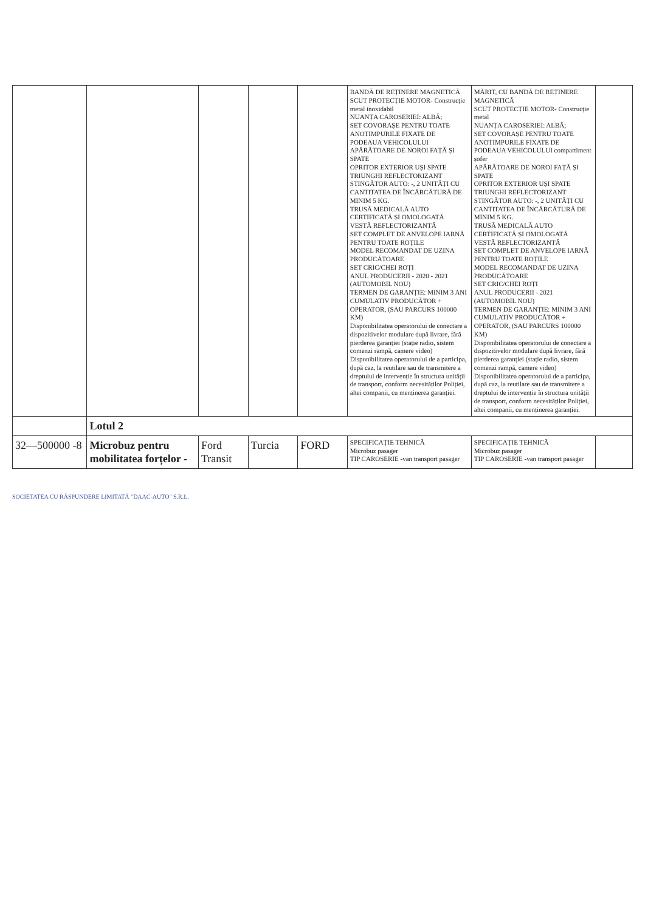| | | | | | BANDĂ DE REȚINERE MAGNETICĂ SCUT PROTECȚIE MOTOR- Construcție metal inoxidabil NUANȚA CAROSERIEI: ALBĂ; SET COVORAȘE PENTRU TOATE ANOTIMPURILE FIXATE DE PODEAUA VEHICOLULUI APĂRĂTOARE DE NOROI FAȚĂ ȘI SPATE OPRITOR EXTERIOR UȘI SPATE TRIUNGHI REFLECTORIZANT STINGĂTOR AUTO: -, 2 UNITĂȚI CU CANTITATEA DE ÎNCĂRCĂTURĂ DE MINIM 5 KG. TRUSĂ MEDICALĂ AUTO CERTIFICATĂ ȘI OMOLOGATĂ VESTĂ REFLECTORIZANTĂ SET COMPLET DE ANVELOPE IARNĂ PENTRU TOATE ROȚILE MODEL RECOMANDAT DE UZINA PRODUCĂTOARE SET CRIC/CHEI ROȚI ANUL PRODUCERII - 2020 - 2021 (AUTOMOBIL NOU) TERMEN DE GARANȚIE: MINIM 3 ANI CUMULATIV PRODUCĂTOR + OPERATOR, (SAU PARCURS 100000 KM) Disponibilitatea operatorului de conectare a dispozitivelor modulare după livrare, fără pierderea garanției (stație radio, sistem comenzi rampă, camere video) Disponibilitatea operatorului de a participa, după caz, la reutilare sau de transmitere a dreptului de intervenție în structura unității de transport, conform necesităților Poliției, altei companii, cu menținerea garanției. | MĂRIT, CU BANDĂ DE REȚINERE MAGNETICĂ SCUT PROTECȚIE MOTOR- Construcție metal NUANȚA CAROSERIEI: ALBĂ; SET COVORAȘE PENTRU TOATE ANOTIMPURILE FIXATE DE PODEAUA VEHICOLULUI compartiment șofer APĂRĂTOARE DE NOROI FAȚĂ ȘI SPATE OPRITOR EXTERIOR UȘI SPATE TRIUNGHI REFLECTORIZANT STINGĂTOR AUTO: -, 2 UNITĂȚI CU CANTITATEA DE ÎNCĂRCĂTURĂ DE MINIM 5 KG. TRUSĂ MEDICALĂ AUTO CERTIFICATĂ ȘI OMOLOGATĂ VESTĂ REFLECTORIZANTĂ SET COMPLET DE ANVELOPE IARNĂ PENTRU TOATE ROȚILE MODEL RECOMANDAT DE UZINA PRODUCĂTOARE SET CRIC/CHEI ROȚI ANUL PRODUCERII - 2021 (AUTOMOBIL NOU) TERMEN DE GARANȚIE: MINIM 3 ANI CUMULATIV PRODUCĂTOR + OPERATOR, (SAU PARCURS 100000 KM) Disponibilitatea operatorului de conectare a dispozitivelor modulare după livrare, fără pierderea garanției (stație radio, sistem comenzi rampă, camere video) Disponibilitatea operatorului de a participa, după caz, la reutilare sau de transmitere a dreptului de intervenție în structura unității de transport, conform necesităților Poliției, altei companii, cu menținerea garanției. | |
| | Lotul 2 | | | | | | |
| 32—500000 -8 | Microbuz pentru mobilitatea forțelor - | Ford Transit | Turcia | FORD | SPECIFICAȚIE TEHNICĂ Microbuz pasager TIP CAROSERIE -van transport pasager | SPECIFICAȚIE TEHNICĂ Microbuz pasager TIP CAROSERIE -van transport pasager | |
SOCIETATEA CU RĂSPUNDERE LIMITATĂ "DAAC-AUTO" S.R.L.